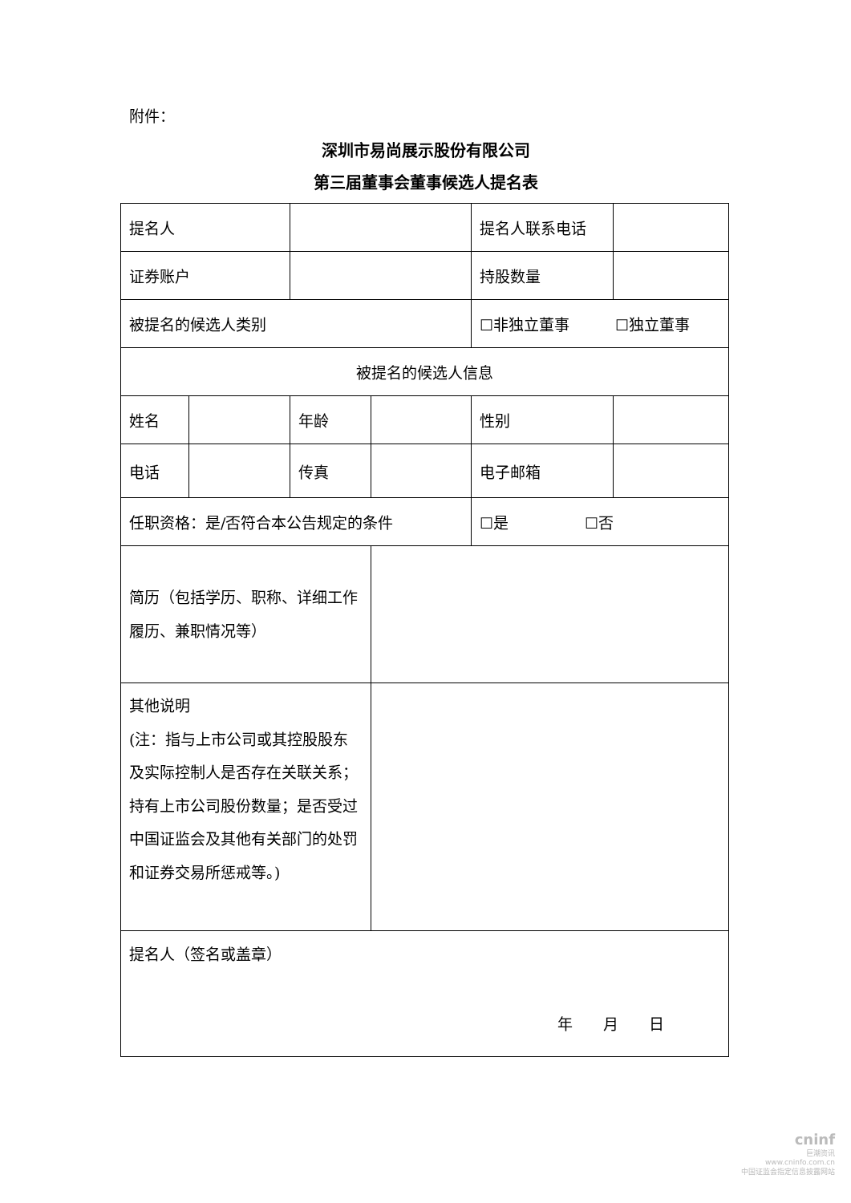附件：
深圳市易尚展示股份有限公司
第三届董事会董事候选人提名表
| 提名人 | | | | 提名人联系电话 | |
| 证券账户 | | | | 持股数量 | |
| 被提名的候选人类别 | | | | ☐非独立董事 ☐独立董事 | |
| 被提名的候选人信息 | | | | | |
| 姓名 | | 年龄 | | 性别 | |
| 电话 | | 传真 | | 电子邮箱 | |
| 任职资格：是/否符合本公告规定的条件 | | | | ☐是 ☐否 | |
| 简历（包括学历、职称、详细工作履历、兼职情况等） | | | | | |
| 其他说明 (注：指与上市公司或其控股股东及实际控制人是否存在关联关系；持有上市公司股份数量；是否受过中国证监会及其他有关部门的处罚和证券交易所惩戒等。) | | | | | |
| 提名人（签名或盖章） 年 月 日 | | | | | |
cninf
巨潮资讯
www.cninfo.com.cn
中国证监会指定信息披露网站